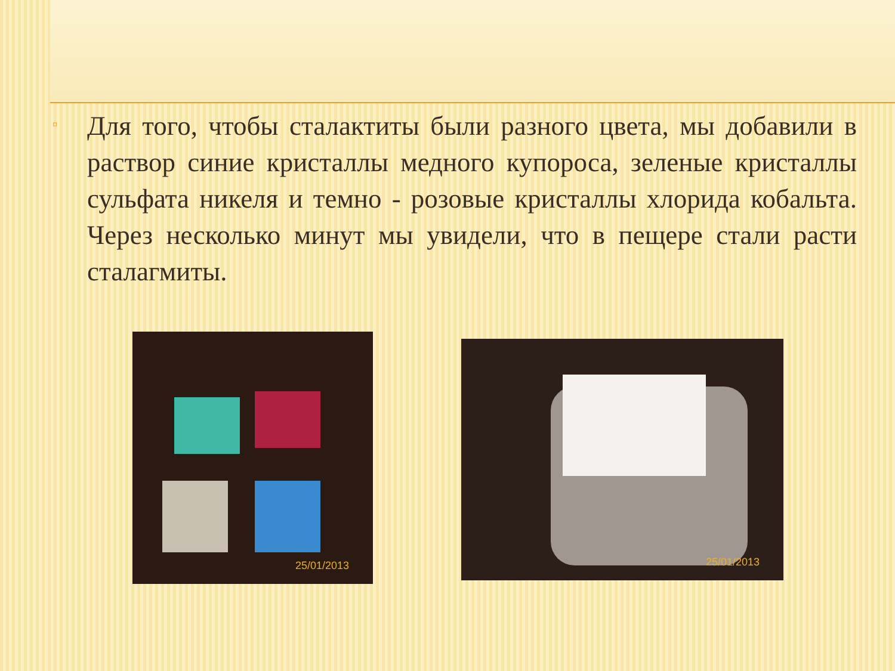▫
Для того, чтобы сталактиты были разного цвета, мы добавили в раствор синие кристаллы медного купороса, зеленые кристаллы сульфата никеля и темно - розовые кристаллы хлорида кобальта. Через несколько минут мы увидели, что в пещере стали расти сталагмиты.
25/01/2013
25/01/2013